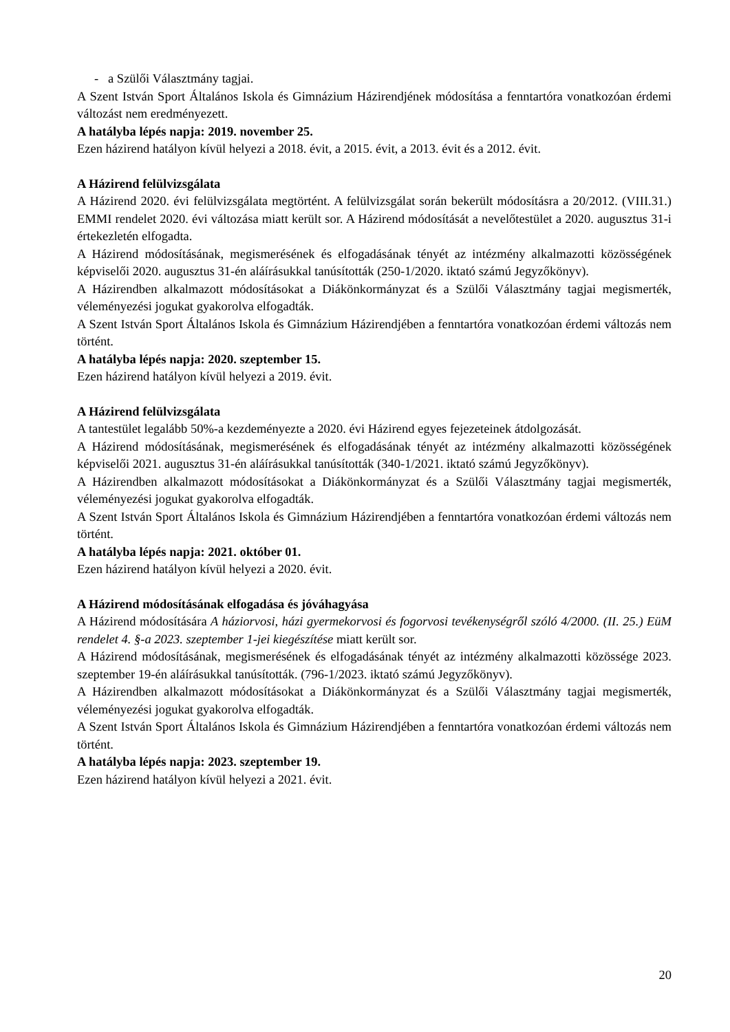- a Szülői Választmány tagjai.
A Szent István Sport Általános Iskola és Gimnázium Házirendjének módosítása a fenntartóra vonatkozóan érdemi változást nem eredményezett.
A hatályba lépés napja: 2019. november 25.
Ezen házirend hatályon kívül helyezi a 2018. évit, a 2015. évit, a 2013. évit és a 2012. évit.
A Házirend felülvizsgálata
A Házirend 2020. évi felülvizsgálata megtörtént. A felülvizsgálat során bekerült módosításra a 20/2012. (VIII.31.) EMMI rendelet 2020. évi változása miatt került sor. A Házirend módosítását a nevelőtestület a 2020. augusztus 31-i értekezletén elfogadta.
A Házirend módosításának, megismerésének és elfogadásának tényét az intézmény alkalmazotti közösségének képviselői 2020. augusztus 31-én aláírásukkal tanúsították (250-1/2020. iktató számú Jegyzőkönyv).
A Házirendben alkalmazott módosításokat a Diákönkormányzat és a Szülői Választmány tagjai megismerték, véleményezési jogukat gyakorolva elfogadták.
A Szent István Sport Általános Iskola és Gimnázium Házirendjében a fenntartóra vonatkozóan érdemi változás nem történt.
A hatályba lépés napja: 2020. szeptember 15.
Ezen házirend hatályon kívül helyezi a 2019. évit.
A Házirend felülvizsgálata
A tantestület legalább 50%-a kezdeményezte a 2020. évi Házirend egyes fejezeteinek átdolgozását.
A Házirend módosításának, megismerésének és elfogadásának tényét az intézmény alkalmazotti közösségének képviselői 2021. augusztus 31-én aláírásukkal tanúsították (340-1/2021. iktató számú Jegyzőkönyv).
A Házirendben alkalmazott módosításokat a Diákönkormányzat és a Szülői Választmány tagjai megismerték, véleményezési jogukat gyakorolva elfogadták.
A Szent István Sport Általános Iskola és Gimnázium Házirendjében a fenntartóra vonatkozóan érdemi változás nem történt.
A hatályba lépés napja: 2021. október 01.
Ezen házirend hatályon kívül helyezi a 2020. évit.
A Házirend módosításának elfogadása és jóváhagyása
A Házirend módosítására A háziorvosi, házi gyermekorvosi és fogorvosi tevékenységről szóló 4/2000. (II. 25.) EüM rendelet 4. §-a 2023. szeptember 1-jei kiegészítése miatt került sor.
A Házirend módosításának, megismerésének és elfogadásának tényét az intézmény alkalmazotti közössége 2023. szeptember 19-én aláírásukkal tanúsították. (796-1/2023. iktató számú Jegyzőkönyv).
A Házirendben alkalmazott módosításokat a Diákönkormányzat és a Szülői Választmány tagjai megismerték, véleményezési jogukat gyakorolva elfogadták.
A Szent István Sport Általános Iskola és Gimnázium Házirendjében a fenntartóra vonatkozóan érdemi változás nem történt.
A hatályba lépés napja: 2023. szeptember 19.
Ezen házirend hatályon kívül helyezi a 2021. évit.
20